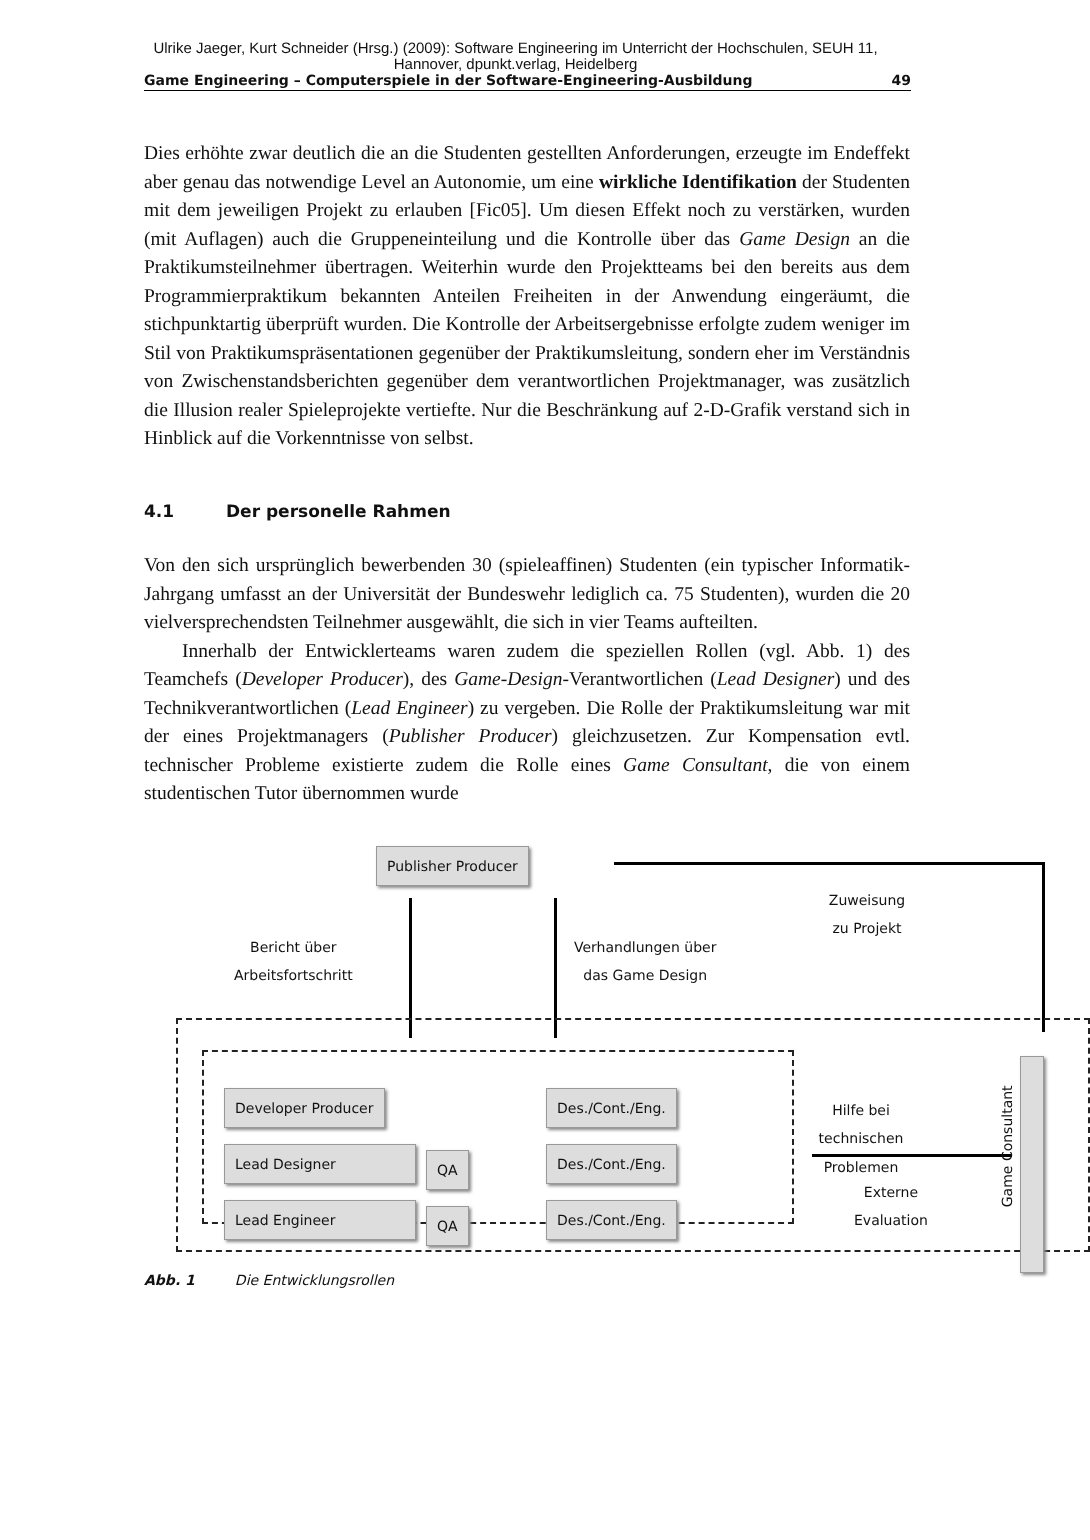Ulrike Jaeger, Kurt Schneider (Hrsg.) (2009): Software Engineering im Unterricht der Hochschulen, SEUH 11, Hannover, dpunkt.verlag, Heidelberg
Game Engineering – Computerspiele in der Software-Engineering-Ausbildung 49
Dies erhöhte zwar deutlich die an die Studenten gestellten Anforderungen, erzeugte im Endeffekt aber genau das notwendige Level an Autonomie, um eine wirkliche Identifikation der Studenten mit dem jeweiligen Projekt zu erlauben [Fic05]. Um diesen Effekt noch zu verstärken, wurden (mit Auflagen) auch die Gruppeneinteilung und die Kontrolle über das Game Design an die Praktikums­teilnehmer übertragen. Weiterhin wurde den Projektteams bei den bereits aus dem Programmierpraktikum bekannten Anteilen Freiheiten in der Anwendung eingeräumt, die stichpunktartig überprüft wurden. Die Kontrolle der Arbeitser­gebnisse erfolgte zudem weniger im Stil von Praktikumspräsentationen gegenü­ber der Praktikumsleitung, sondern eher im Verständnis von Zwischenstandsbe­richten gegenüber dem verantwortlichen Projektmanager, was zusätzlich die Illusion realer Spieleprojekte vertiefte. Nur die Beschränkung auf 2-D-Grafik ver­stand sich in Hinblick auf die Vorkenntnisse von selbst.
4.1 Der personelle Rahmen
Von den sich ursprünglich bewerbenden 30 (spieleaffinen) Studenten (ein typi­scher Informatik-Jahrgang umfasst an der Universität der Bundeswehr lediglich ca. 75 Studenten), wurden die 20 vielversprechendsten Teilnehmer ausgewählt, die sich in vier Teams aufteilten.
Innerhalb der Entwicklerteams waren zudem die speziellen Rollen (vgl. Abb. 1) des Teamchefs (Developer Producer), des Game-Design-Verantwortli­chen (Lead Designer) und des Technikverantwortlichen (Lead Engineer) zu ver­geben. Die Rolle der Praktikumsleitung war mit der eines Projektmanagers (Pub­lisher Producer) gleichzusetzen. Zur Kompensation evtl. technischer Probleme existierte zudem die Rolle eines Game Consultant, die von einem studentischen Tutor übernommen wurde
Publisher Producer
Zuweisung zu Projekt
Bericht über
Arbeitsfortschritt
Verhandlungen über
das Game Design
Developer Producer
Lead Designer
Lead Engineer
QA
QA
Des./Cont./Eng.
Des./Cont./Eng.
Des./Cont./Eng.
Hilfe bei technischen
Problemen
Externe
Evaluation
Game Consultant
Abb. 1 Die Entwicklungsrollen